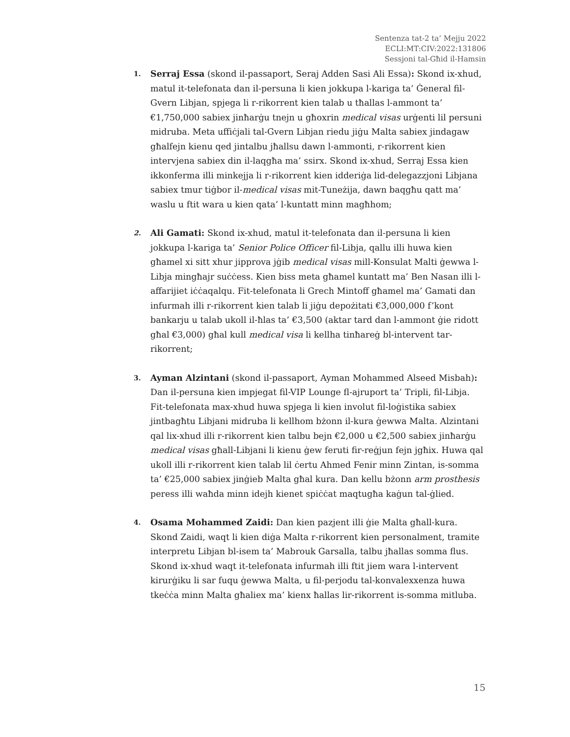Sentenza tat-2 ta’ Mejju 2022
ECLI:MT:CIV:2022:131806
Sessjoni tal-Għid il-Hamsin
1.
Serraj Essa (skond il-passaport, Seraj Adden Sasi Ali Essa): Skond ix-xhud, matul it-telefonata dan il-persuna li kien jokkupa l-kariga ta’ Ġeneral fil-Gvern Libjan, spjega li r-rikorrent kien talab u tħallas l-ammont ta’ €1,750,000 sabiex jinħarġu tnejn u għoxrin medical visas urġenti lil persuni midruba. Meta uffiċjali tal-Gvern Libjan riedu jiġu Malta sabiex jindagaw għalfejn kienu qed jintalbu jħallsu dawn l-ammonti, r-rikorrent kien intervjena sabiex din il-laqgħa ma’ ssirx. Skond ix-xhud, Serraj Essa kien ikkonferma illi minkejja li r-rikorrent kien idderiġa lid-delegazzjoni Libjana sabiex tmur tiġbor il-medical visas mit-Tuneżija, dawn baqgħu qatt ma’ waslu u ftit wara u kien qata’ l-kuntatt minn magħhom;
2.
Ali Gamati: Skond ix-xhud, matul it-telefonata dan il-persuna li kien jokkupa l-kariga ta’ Senior Police Officer fil-Libja, qallu illi huwa kien għamel xi sitt xhur jipprova jġib medical visas mill-Konsulat Malti ġewwa l-Libja mingħajr suċċess. Kien biss meta għamel kuntatt ma’ Ben Nasan illi l-affarijiet iċċaqalqu. Fit-telefonata li Grech Mintoff għamel ma’ Gamati dan infurmah illi r-rikorrent kien talab li jiġu depożitati €3,000,000 f’kont bankarju u talab ukoll il-ħlas ta’ €3,500 (aktar tard dan l-ammont ġie ridott għal €3,000) għal kull medical visa li kellha tinħareġ bl-intervent tar-rikorrent;
3.
Ayman Alzintani (skond il-passaport, Ayman Mohammed Alseed Misbah): Dan il-persuna kien impjegat fil-VIP Lounge fl-ajruport ta’ Tripli, fil-Libja. Fit-telefonata max-xhud huwa spjega li kien involut fil-loġistika sabiex jintbagħtu Libjani midruba li kellhom bżonn il-kura ġewwa Malta. Alzintani qal lix-xhud illi r-rikorrent kien talbu bejn €2,000 u €2,500 sabiex jinħarġu medical visas għall-Libjani li kienu ġew feruti fir-reġjun fejn jgħix. Huwa qal ukoll illi r-rikorrent kien talab lil ċertu Ahmed Fenir minn Zintan, is-somma ta’ €25,000 sabiex jinġieb Malta għal kura. Dan kellu bżonn arm prosthesis peress illi waħda minn idejh kienet spiċċat maqtugħa kaġun tal-ġlied.
4.
Osama Mohammed Zaidi: Dan kien pazjent illi ġie Malta għall-kura. Skond Zaidi, waqt li kien diġa Malta r-rikorrent kien personalment, tramite interpretu Libjan bl-isem ta’ Mabrouk Garsalla, talbu jħallas somma flus. Skond ix-xhud waqt it-telefonata infurmah illi ftit jiem wara l-intervent kirurġiku li sar fuqu ġewwa Malta, u fil-perjodu tal-konvalexxenza huwa tkeċċa minn Malta għaliex ma’ kienx ħallas lir-rikorrent is-somma mitluba.
15